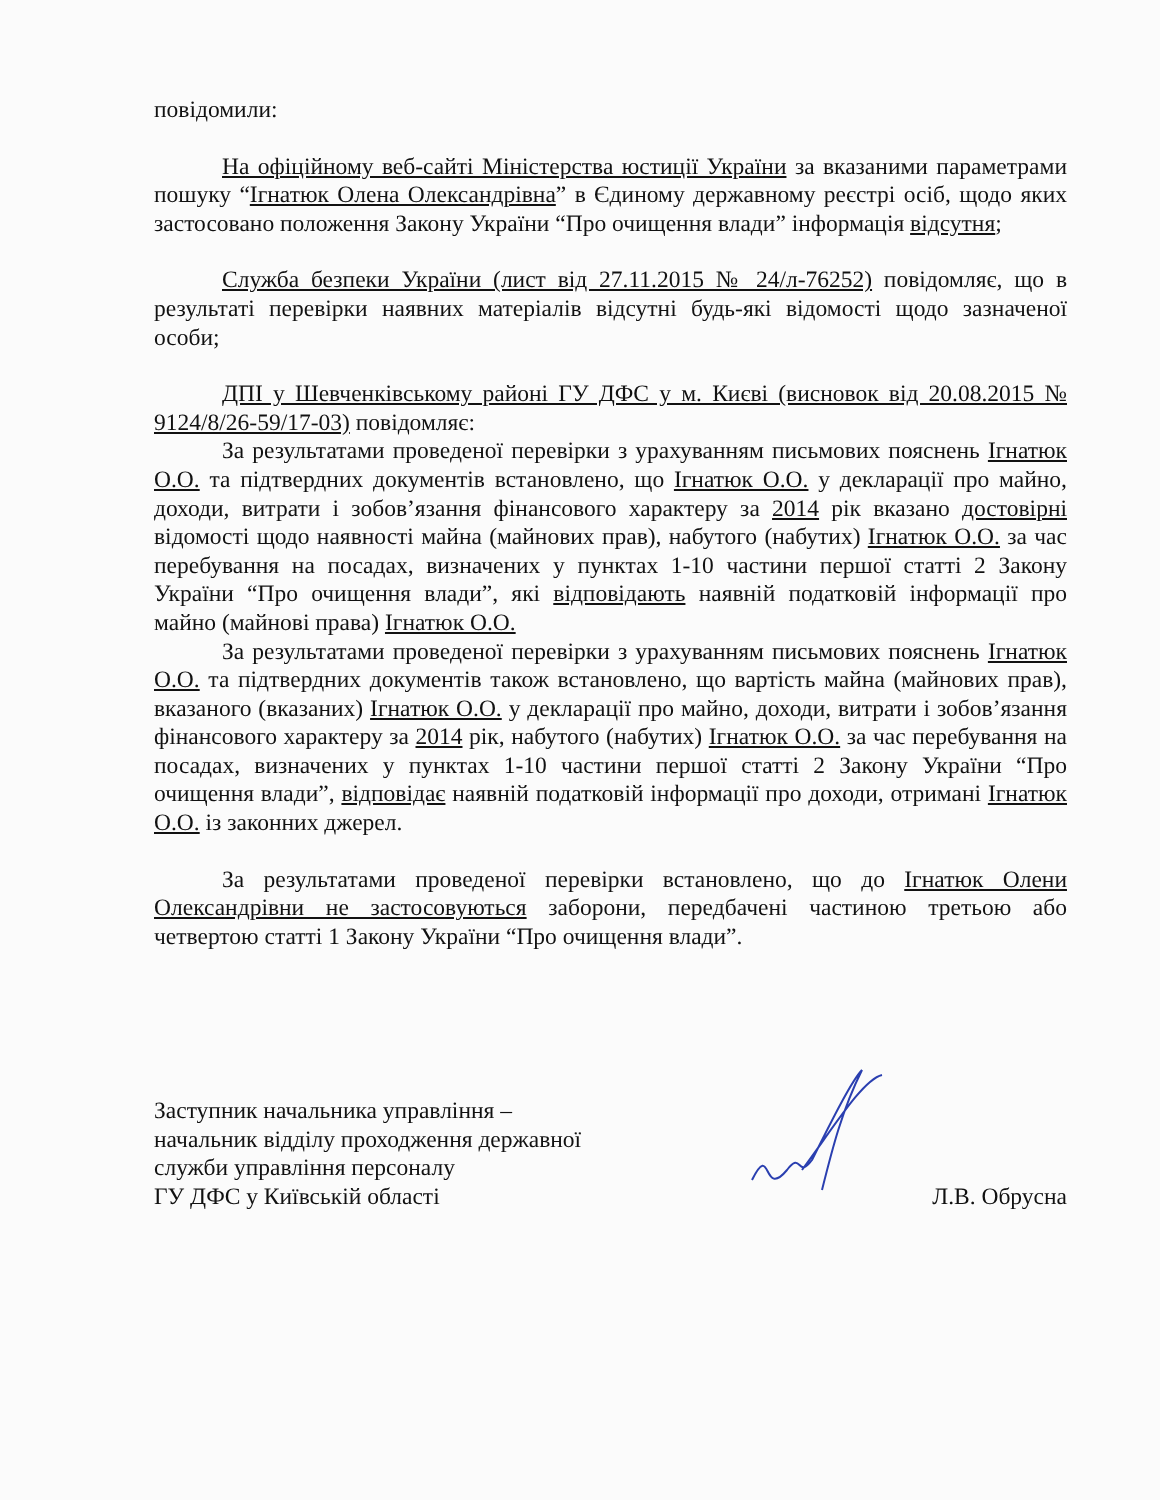повідомили:
На офіційному веб-сайті Міністерства юстиції України за вказаними параметрами пошуку “Ігнатюк Олена Олександрівна” в Єдиному державному реєстрі осіб, щодо яких застосовано положення Закону України “Про очищення влади” інформація відсутня;
Служба безпеки України (лист від 27.11.2015 № 24/л-76252) повідомляє, що в результаті перевірки наявних матеріалів відсутні будь-які відомості щодо зазначеної особи;
ДПІ у Шевченківському районі ГУ ДФС у м. Києві (висновок від 20.08.2015 № 9124/8/26-59/17-03) повідомляє:
За результатами проведеної перевірки з урахуванням письмових пояснень Ігнатюк О.О. та підтвердних документів встановлено, що Ігнатюк О.О. у декларації про майно, доходи, витрати і зобов’язання фінансового характеру за 2014 рік вказано достовірні відомості щодо наявності майна (майнових прав), набутого (набутих) Ігнатюк О.О. за час перебування на посадах, визначених у пунктах 1-10 частини першої статті 2 Закону України “Про очищення влади”, які відповідають наявній податковій інформації про майно (майнові права) Ігнатюк О.О.
За результатами проведеної перевірки з урахуванням письмових пояснень Ігнатюк О.О. та підтвердних документів також встановлено, що вартість майна (майнових прав), вказаного (вказаних) Ігнатюк О.О. у декларації про майно, доходи, витрати і зобов’язання фінансового характеру за 2014 рік, набутого (набутих) Ігнатюк О.О. за час перебування на посадах, визначених у пунктах 1-10 частини першої статті 2 Закону України “Про очищення влади”, відповідає наявній податковій інформації про доходи, отримані Ігнатюк О.О. із законних джерел.
За результатами проведеної перевірки встановлено, що до Ігнатюк Олени Олександрівни не застосовуються заборони, передбачені частиною третьою або четвертою статті 1 Закону України “Про очищення влади”.
Заступник начальника управління –
начальник відділу проходження державної
служби управління персоналу
ГУ ДФС у Київській області
Л.В. Обрусна